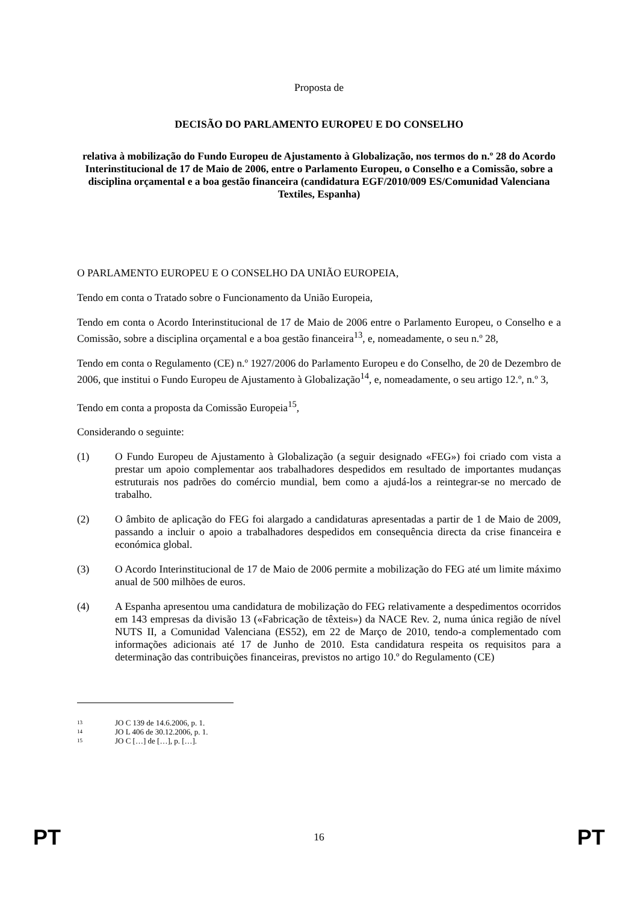Proposta de
DECISÃO DO PARLAMENTO EUROPEU E DO CONSELHO
relativa à mobilização do Fundo Europeu de Ajustamento à Globalização, nos termos do n.º 28 do Acordo Interinstitucional de 17 de Maio de 2006, entre o Parlamento Europeu, o Conselho e a Comissão, sobre a disciplina orçamental e a boa gestão financeira (candidatura EGF/2010/009 ES/Comunidad Valenciana Textiles, Espanha)
O PARLAMENTO EUROPEU E O CONSELHO DA UNIÃO EUROPEIA,
Tendo em conta o Tratado sobre o Funcionamento da União Europeia,
Tendo em conta o Acordo Interinstitucional de 17 de Maio de 2006 entre o Parlamento Europeu, o Conselho e a Comissão, sobre a disciplina orçamental e a boa gestão financeira<sup>13</sup>, e, nomeadamente, o seu n.º 28,
Tendo em conta o Regulamento (CE) n.º 1927/2006 do Parlamento Europeu e do Conselho, de 20 de Dezembro de 2006, que institui o Fundo Europeu de Ajustamento à Globalização<sup>14</sup>, e, nomeadamente, o seu artigo 12.º, n.º 3,
Tendo em conta a proposta da Comissão Europeia<sup>15</sup>,
Considerando o seguinte:
(1) O Fundo Europeu de Ajustamento à Globalização (a seguir designado «FEG») foi criado com vista a prestar um apoio complementar aos trabalhadores despedidos em resultado de importantes mudanças estruturais nos padrões do comércio mundial, bem como a ajudá-los a reintegrar-se no mercado de trabalho.
(2) O âmbito de aplicação do FEG foi alargado a candidaturas apresentadas a partir de 1 de Maio de 2009, passando a incluir o apoio a trabalhadores despedidos em consequência directa da crise financeira e económica global.
(3) O Acordo Interinstitucional de 17 de Maio de 2006 permite a mobilização do FEG até um limite máximo anual de 500 milhões de euros.
(4) A Espanha apresentou uma candidatura de mobilização do FEG relativamente a despedimentos ocorridos em 143 empresas da divisão 13 («Fabricação de têxteis») da NACE Rev. 2, numa única região de nível NUTS II, a Comunidad Valenciana (ES52), em 22 de Março de 2010, tendo-a complementado com informações adicionais até 17 de Junho de 2010. Esta candidatura respeita os requisitos para a determinação das contribuições financeiras, previstos no artigo 10.º do Regulamento (CE)
<sup>13</sup> JO C 139 de 14.6.2006, p. 1.
<sup>14</sup> JO L 406 de 30.12.2006, p. 1.
<sup>15</sup> JO C […] de […], p. […].
PT 16 PT